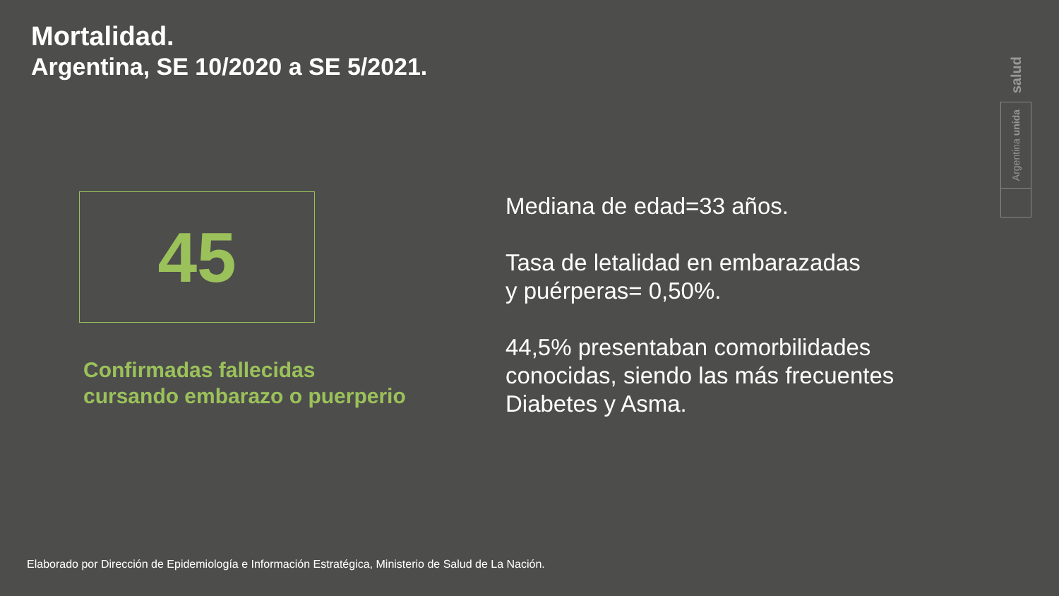Mortalidad.
Argentina, SE 10/2020 a SE 5/2021.
45
Confirmadas fallecidas
cursando embarazo o puerperio
Mediana de edad=33 años.
Tasa de letalidad en embarazadas
y puérperas= 0,50%.
44,5% presentaban comorbilidades
conocidas, siendo las más frecuentes
Diabetes y Asma.
salud
Argentina unida
Elaborado por Dirección de Epidemiología e Información Estratégica, Ministerio de Salud de La Nación.